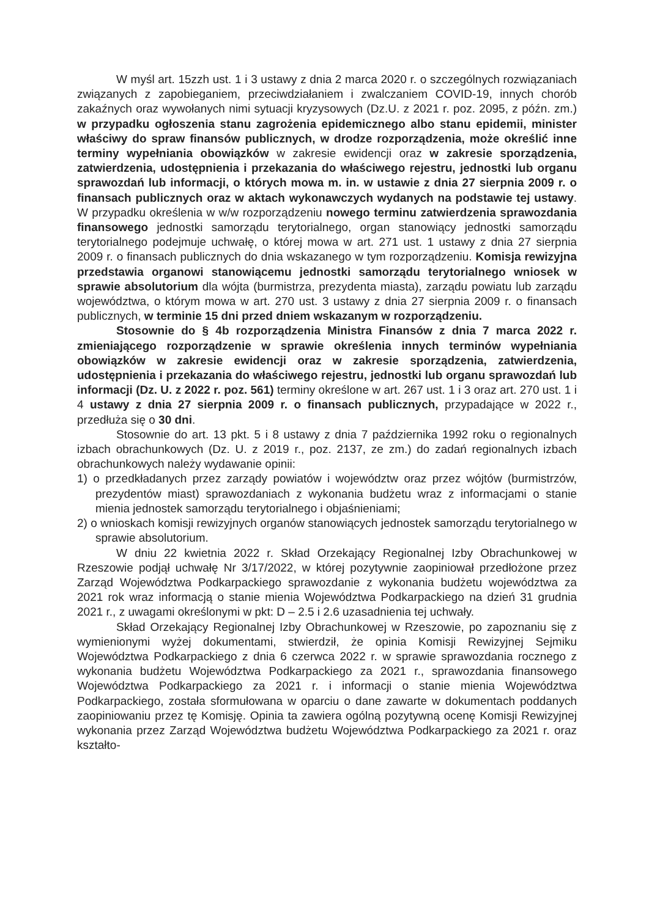W myśl art. 15zzh ust. 1 i 3 ustawy z dnia 2 marca 2020 r. o szczególnych rozwiązaniach związanych z zapobieganiem, przeciwdziałaniem i zwalczaniem COVID-19, innych chorób zakaźnych oraz wywołanych nimi sytuacji kryzysowych (Dz.U. z 2021 r. poz. 2095, z późn. zm.) w przypadku ogłoszenia stanu zagrożenia epidemicznego albo stanu epidemii, minister właściwy do spraw finansów publicznych, w drodze rozporządzenia, może określić inne terminy wypełniania obowiązków w zakresie ewidencji oraz w zakresie sporządzenia, zatwierdzenia, udostępnienia i przekazania do właściwego rejestru, jednostki lub organu sprawozdań lub informacji, o których mowa m. in. w ustawie z dnia 27 sierpnia 2009 r. o finansach publicznych oraz w aktach wykonawczych wydanych na podstawie tej ustawy. W przypadku określenia w w/w rozporządzeniu nowego terminu zatwierdzenia sprawozdania finansowego jednostki samorządu terytorialnego, organ stanowiący jednostki samorządu terytorialnego podejmuje uchwałę, o której mowa w art. 271 ust. 1 ustawy z dnia 27 sierpnia 2009 r. o finansach publicznych do dnia wskazanego w tym rozporządzeniu. Komisja rewizyjna przedstawia organowi stanowiącemu jednostki samorządu terytorialnego wniosek w sprawie absolutorium dla wójta (burmistrza, prezydenta miasta), zarządu powiatu lub zarządu województwa, o którym mowa w art. 270 ust. 3 ustawy z dnia 27 sierpnia 2009 r. o finansach publicznych, w terminie 15 dni przed dniem wskazanym w rozporządzeniu.
Stosownie do § 4b rozporządzenia Ministra Finansów z dnia 7 marca 2022 r. zmieniającego rozporządzenie w sprawie określenia innych terminów wypełniania obowiązków w zakresie ewidencji oraz w zakresie sporządzenia, zatwierdzenia, udostępnienia i przekazania do właściwego rejestru, jednostki lub organu sprawozdań lub informacji (Dz. U. z 2022 r. poz. 561) terminy określone w art. 267 ust. 1 i 3 oraz art. 270 ust. 1 i 4 ustawy z dnia 27 sierpnia 2009 r. o finansach publicznych, przypadające w 2022 r., przedłuża się o 30 dni.
Stosownie do art. 13 pkt. 5 i 8 ustawy z dnia 7 października 1992 roku o regionalnych izbach obrachunkowych (Dz. U. z 2019 r., poz. 2137, ze zm.) do zadań regionalnych izbach obrachunkowych należy wydawanie opinii:
1) o przedkładanych przez zarządy powiatów i województw oraz przez wójtów (burmistrzów, prezydentów miast) sprawozdaniach z wykonania budżetu wraz z informacjami o stanie mienia jednostek samorządu terytorialnego i objaśnieniami;
2) o wnioskach komisji rewizyjnych organów stanowiących jednostek samorządu terytorialnego w sprawie absolutorium.
W dniu 22 kwietnia 2022 r. Skład Orzekający Regionalnej Izby Obrachunkowej w Rzeszowie podjął uchwałę Nr 3/17/2022, w której pozytywnie zaopiniował przedłożone przez Zarząd Województwa Podkarpackiego sprawozdanie z wykonania budżetu województwa za 2021 rok wraz informacją o stanie mienia Województwa Podkarpackiego na dzień 31 grudnia 2021 r., z uwagami określonymi w pkt: D – 2.5 i 2.6 uzasadnienia tej uchwały.
Skład Orzekający Regionalnej Izby Obrachunkowej w Rzeszowie, po zapoznaniu się z wymienionymi wyżej dokumentami, stwierdził, że opinia Komisji Rewizyjnej Sejmiku Województwa Podkarpackiego z dnia 6 czerwca 2022 r. w sprawie sprawozdania rocznego z wykonania budżetu Województwa Podkarpackiego za 2021 r., sprawozdania finansowego Województwa Podkarpackiego za 2021 r. i informacji o stanie mienia Województwa Podkarpackiego, została sformułowana w oparciu o dane zawarte w dokumentach poddanych zaopiniowaniu przez tę Komisję. Opinia ta zawiera ogólną pozytywną ocenę Komisji Rewizyjnej wykonania przez Zarząd Województwa budżetu Województwa Podkarpackiego za 2021 r. oraz kształto-